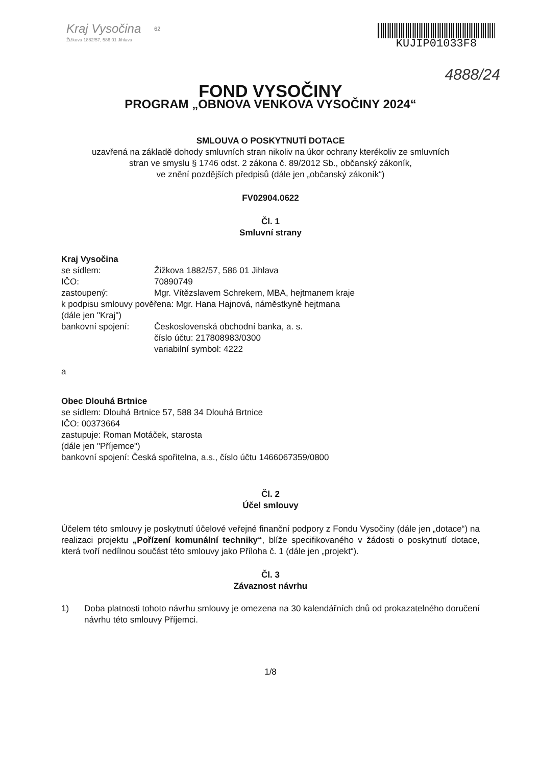Kraj Vysočina
Žižkova 1882/57, 586 01 Jihlava
62
KUJIP01033F8
4888/24
FOND VYSOČINY
PROGRAM „OBNOVA VENKOVA VYSOČINY 2024“
SMLOUVA O POSKYTNUTÍ DOTACE
uzavřená na základě dohody smluvních stran nikoliv na úkor ochrany kterékoliv ze smluvních
stran ve smyslu § 1746 odst. 2 zákona č. 89/2012 Sb., občanský zákoník,
ve znění pozdějších předpisů (dále jen „občanský zákoník“)
FV02904.0622
Čl. 1
Smluvní strany
Kraj Vysočina
se sídlem: Žižkova 1882/57, 586 01 Jihlava
IČO: 70890749
zastoupený: Mgr. Vítězslavem Schrekem, MBA, hejtmanem kraje
k podpisu smlouvy pověřena: Mgr. Hana Hajnová, náměstkyně hejtmana
(dále jen "Kraj")
bankovní spojení: Československá obchodní banka, a. s.
číslo účtu: 217808983/0300
variabilní symbol: 4222
a
Obec Dlouhá Brtnice
se sídlem: Dlouhá Brtnice 57, 588 34 Dlouhá Brtnice
IČO: 00373664
zastupuje: Roman Motáček, starosta
(dále jen "Příjemce")
bankovní spojení: Česká spořitelna, a.s., číslo účtu 1466067359/0800
Čl. 2
Účel smlouvy
Účelem této smlouvy je poskytnutí účelové veřejné finanční podpory z Fondu Vysočiny (dále jen „dotace“) na realizaci projektu „Pořízení komunální techniky“, blíže specifikovaného v žádosti o poskytnutí dotace, která tvoří nedílnou součást této smlouvy jako Příloha č. 1 (dále jen „projekt“).
Čl. 3
Závaznost návrhu
1) Doba platnosti tohoto návrhu smlouvy je omezena na 30 kalendářních dnů od prokazatelného doručení návrhu této smlouvy Příjemci.
1/8